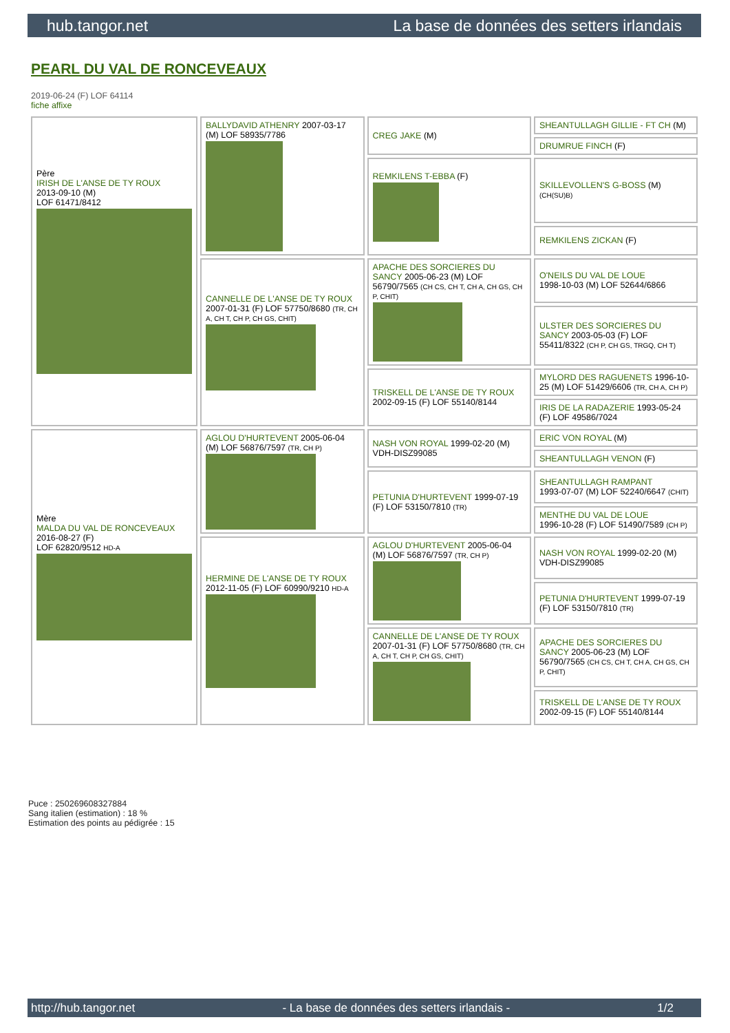hub.tangor.net La base de données des setters irlandais
PEARL DU VAL DE RONCEVEAUX
2019-06-24 (F) LOF 64114
fiche affixe
| Père IRISH DE L'ANSE DE TY ROUX 2013-09-10 (M) LOF 61471/8412 | BALLYDAVID ATHENRY 2007-03-17 (M) LOF 58935/7786 | CREG JAKE (M) | SHEANTULLAGH GILLIE - FT CH (M) |
| | | | DRUMRUE FINCH (F) |
| | | REMKILENS T-EBBA (F) | SKILLEVOLLEN'S G-BOSS (M) (CH(SU)B) |
| | | | REMKILENS ZICKAN (F) |
| | CANNELLE DE L'ANSE DE TY ROUX 2007-01-31 (F) LOF 57750/8680 (TR, CH A, CH T, CH P, CH GS, CHIT) | APACHE DES SORCIERES DU SANCY 2005-06-23 (M) LOF 56790/7565 (CH CS, CH T, CH A, CH GS, CH P, CHIT) | O'NEILS DU VAL DE LOUE 1998-10-03 (M) LOF 52644/6866 |
| | | | ULSTER DES SORCIERES DU SANCY 2003-05-03 (F) LOF 55411/8322 (CH P, CH GS, TRGQ, CH T) |
| | | TRISKELL DE L'ANSE DE TY ROUX 2002-09-15 (F) LOF 55140/8144 | MYLORD DES RAGUENETS 1996-10-25 (M) LOF 51429/6606 (TR, CH A, CH P) |
| | | | IRIS DE LA RADAZERIE 1993-05-24 (F) LOF 49586/7024 |
| Mère MALDA DU VAL DE RONCEVEAUX 2016-08-27 (F) LOF 62820/9512 HD-A | AGLOU D'HURTEVENT 2005-06-04 (M) LOF 56876/7597 (TR, CH P) | NASH VON ROYAL 1999-02-20 (M) VDH-DISZ99085 | ERIC VON ROYAL (M) |
| | | | SHEANTULLAGH VENON (F) |
| | | PETUNIA D'HURTEVENT 1999-07-19 (F) LOF 53150/7810 (TR) | SHEANTULLAGH RAMPANT 1993-07-07 (M) LOF 52240/6647 (CHIT) |
| | | | MENTHE DU VAL DE LOUE 1996-10-28 (F) LOF 51490/7589 (CH P) |
| | HERMINE DE L'ANSE DE TY ROUX 2012-11-05 (F) LOF 60990/9210 HD-A | AGLOU D'HURTEVENT 2005-06-04 (M) LOF 56876/7597 (TR, CH P) | NASH VON ROYAL 1999-02-20 (M) VDH-DISZ99085 |
| | | | PETUNIA D'HURTEVENT 1999-07-19 (F) LOF 53150/7810 (TR) |
| | | CANNELLE DE L'ANSE DE TY ROUX 2007-01-31 (F) LOF 57750/8680 (TR, CH A, CH T, CH P, CH GS, CHIT) | APACHE DES SORCIERES DU SANCY 2005-06-23 (M) LOF 56790/7565 (CH CS, CH T, CH A, CH GS, CH P, CHIT) |
| | | | TRISKELL DE L'ANSE DE TY ROUX 2002-09-15 (F) LOF 55140/8144 |
Puce : 250269608327884
Sang italien (estimation) : 18 %
Estimation des points au pédigrée : 15
http://hub.tangor.net - La base de données des setters irlandais - 1/2